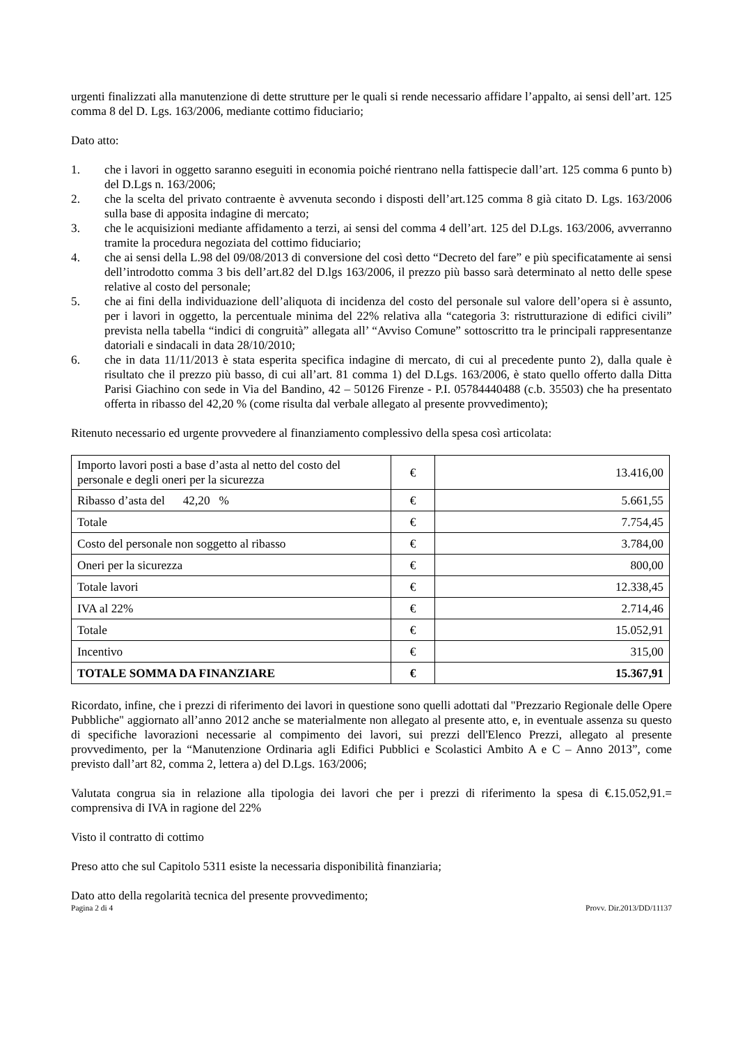urgenti finalizzati alla manutenzione di dette strutture per le quali si rende necessario affidare l’appalto, ai sensi dell’art. 125 comma 8 del D. Lgs. 163/2006, mediante cottimo fiduciario;
Dato atto:
1. che i lavori in oggetto saranno eseguiti in economia poiché rientrano nella fattispecie dall’art. 125 comma 6 punto b) del D.Lgs n. 163/2006;
2. che la scelta del privato contraente è avvenuta secondo i disposti dell’art.125 comma 8 già citato D. Lgs. 163/2006 sulla base di apposita indagine di mercato;
3. che le acquisizioni mediante affidamento a terzi, ai sensi del comma 4 dell’art. 125 del D.Lgs. 163/2006, avverranno tramite la procedura negoziata del cottimo fiduciario;
4. che ai sensi della L.98 del 09/08/2013 di conversione del così detto “Decreto del fare” e più specificatamente ai sensi dell’introdotto comma 3 bis dell’art.82 del D.lgs 163/2006, il prezzo più basso sarà determinato al netto delle spese relative al costo del personale;
5. che ai fini della individuazione dell’aliquota di incidenza del costo del personale sul valore dell’opera si è assunto, per i lavori in oggetto, la percentuale minima del 22% relativa alla “categoria 3: ristrutturazione di edifici civili” prevista nella tabella “indici di congruità” allegata all’ “Avviso Comune” sottoscritto tra le principali rappresentanze datoriali e sindacali in data 28/10/2010;
6. che in data 11/11/2013 è stata esperita specifica indagine di mercato, di cui al precedente punto 2), dalla quale è risultato che il prezzo più basso, di cui all’art. 81 comma 1) del D.Lgs. 163/2006, è stato quello offerto dalla Ditta Parisi Giachino con sede in Via del Bandino, 42 – 50126 Firenze - P.I. 05784440488 (c.b. 35503) che ha presentato offerta in ribasso del 42,20 % (come risulta dal verbale allegato al presente provvedimento);
Ritenuto necessario ed urgente provvedere al finanziamento complessivo della spesa così articolata:
| Importo lavori posti a base d’asta al netto del costo del personale e degli oneri per la sicurezza | € | 13.416,00 |
| Ribasso d’asta del 42,20 % | € | 5.661,55 |
| Totale | € | 7.754,45 |
| Costo del personale non soggetto al ribasso | € | 3.784,00 |
| Oneri per la sicurezza | € | 800,00 |
| Totale lavori | € | 12.338,45 |
| IVA al 22% | € | 2.714,46 |
| Totale | € | 15.052,91 |
| Incentivo | € | 315,00 |
| TOTALE SOMMA DA FINANZIARE | € | 15.367,91 |
Ricordato, infine, che i prezzi di riferimento dei lavori in questione sono quelli adottati dal "Prezzario Regionale delle Opere Pubbliche" aggiornato all’anno 2012 anche se materialmente non allegato al presente atto, e, in eventuale assenza su questo di specifiche lavorazioni necessarie al compimento dei lavori, sui prezzi dell'Elenco Prezzi, allegato al presente provvedimento, per la “Manutenzione Ordinaria agli Edifici Pubblici e Scolastici Ambito A e C – Anno 2013”, come previsto dall’art 82, comma 2, lettera a) del D.Lgs. 163/2006;
Valutata congrua sia in relazione alla tipologia dei lavori che per i prezzi di riferimento la spesa di €.15.052,91.= comprensiva di IVA in ragione del 22%
Visto il contratto di cottimo
Preso atto che sul Capitolo 5311 esiste la necessaria disponibilità finanziaria;
Dato atto della regolarità tecnica del presente provvedimento;
Pagina 2 di 4 Provv. Dir.2013/DD/11137